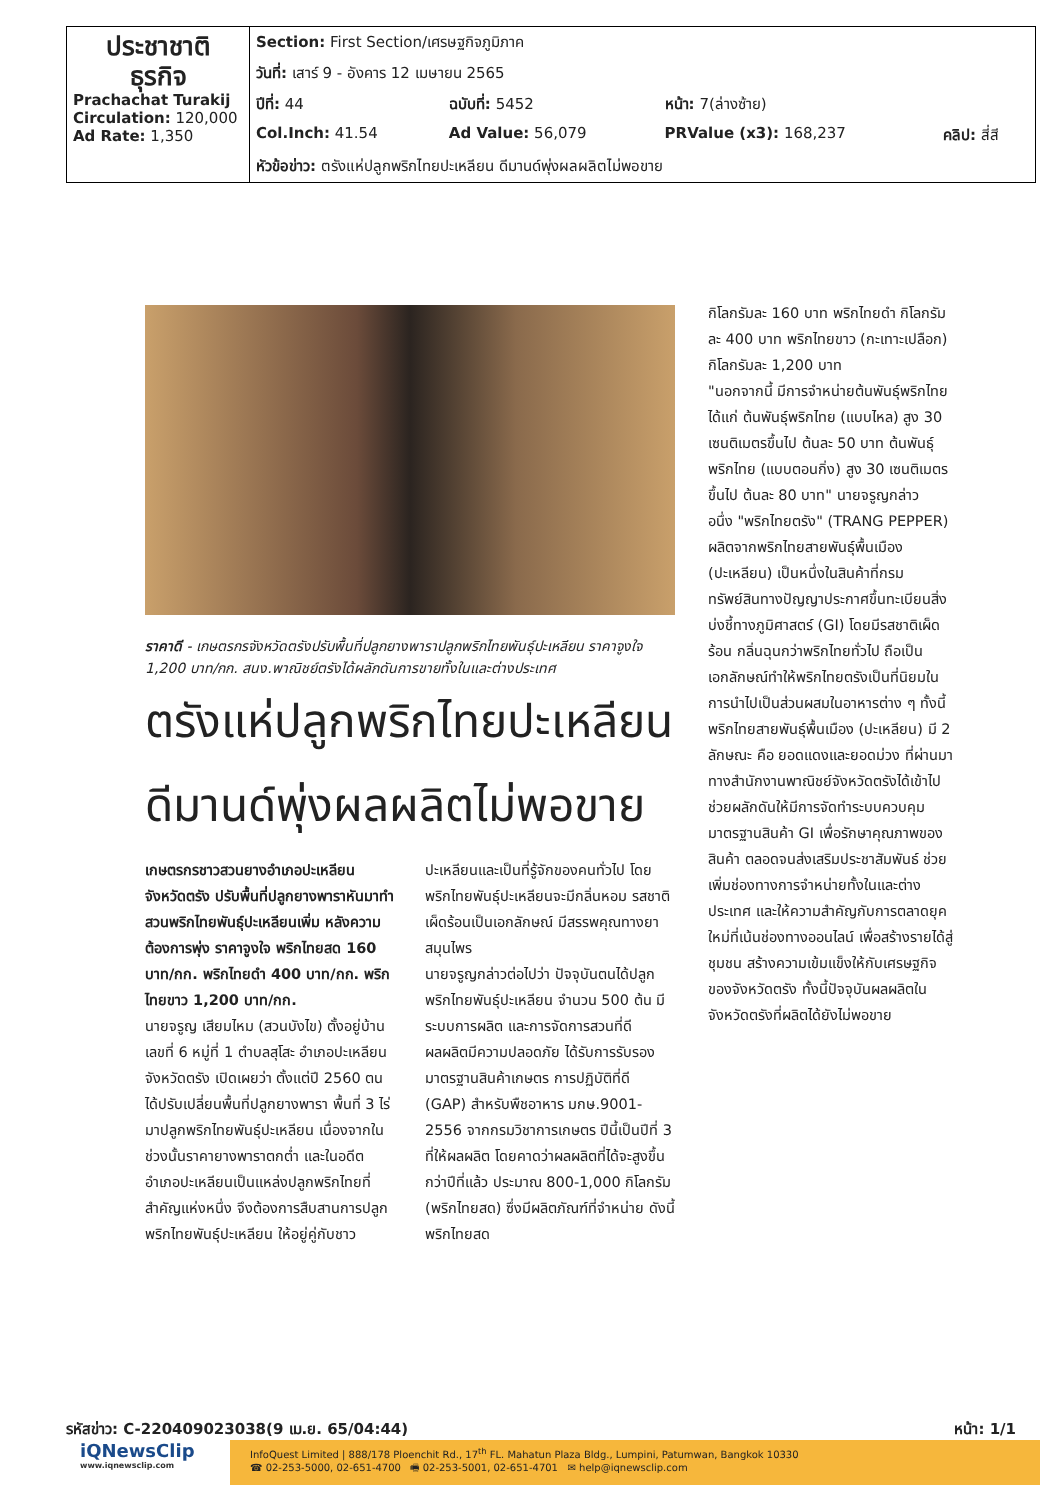| ประชาชาติ ธุรกิจ Prachachat Turakij Circulation: 120,000 Ad Rate: 1,350 | Section: First Section/เศรษฐกิจภูมิภาค | | | |
| | วันที่: เสาร์ 9 - อังคาร 12 เมษายน 2565 | | | |
| | ปีที่: 44 | ฉบับที่: 5452 | หน้า: 7(ล่างซ้าย) | |
| | Col.Inch: 41.54 | Ad Value: 56,079 | PRValue (x3): 168,237 | คลิป: สี่สี |
| | หัวข้อข่าว: ตรังแห่ปลูกพริกไทยปะเหลียน ดีมานด์พุ่งผลผลิตไม่พอขาย | | | |
ราคาดี - เกษตรกรจังหวัดตรังปรับพื้นที่ปลูกยางพาราปลูกพริกไทยพันธุ์ปะเหลียน ราคาจูงใจ 1,200 บาท/กก. สนง.พาณิชย์ตรังได้ผลักดันการขายทั้งในและต่างประเทศ
ตรังแห่ปลูกพริกไทยปะเหลียน ดีมานด์พุ่งผลผลิตไม่พอขาย
เกษตรกรชาวสวนยางอำเภอปะเหลียน จังหวัดตรัง ปรับพื้นที่ปลูกยางพาราหันมาทำสวนพริกไทยพันธุ์ปะเหลียนเพิ่ม หลังความต้องการพุ่ง ราคาจูงใจ พริกไทยสด 160 บาท/กก. พริกไทยดำ 400 บาท/กก. พริกไทยขาว 1,200 บาท/กก.
นายจรูญ เสียมไหม (สวนบังไข) ตั้งอยู่บ้านเลขที่ 6 หมู่ที่ 1 ตำบลสุโสะ อำเภอปะเหลียน จังหวัดตรัง เปิดเผยว่า ตั้งแต่ปี 2560 ตนได้ปรับเปลี่ยนพื้นที่ปลูกยางพารา พื้นที่ 3 ไร่ มาปลูกพริกไทยพันธุ์ปะเหลียน เนื่องจากในช่วงนั้นราคายางพาราตกต่ำ และในอดีตอำเภอปะเหลียนเป็นแหล่งปลูกพริกไทยที่สำคัญแห่งหนึ่ง จึงต้องการสืบสานการปลูกพริกไทยพันธุ์ปะเหลียน ให้อยู่คู่กับชาวปะเหลียนและเป็นที่รู้จักของคนทั่วไป โดยพริกไทยพันธุ์ปะเหลียนจะมีกลิ่นหอม รสชาติเผ็ดร้อนเป็นเอกลักษณ์ มีสรรพคุณทางยาสมุนไพร
นายจรูญกล่าวต่อไปว่า ปัจจุบันตนได้ปลูกพริกไทยพันธุ์ปะเหลียน จำนวน 500 ต้น มีระบบการผลิต และการจัดการสวนที่ดี ผลผลิตมีความปลอดภัย ได้รับการรับรองมาตรฐานสินค้าเกษตร การปฏิบัติที่ดี (GAP) สำหรับพืชอาหาร มกษ.9001-2556 จากกรมวิชาการเกษตร ปีนี้เป็นปีที่ 3 ที่ให้ผลผลิต โดยคาดว่าผลผลิตที่ได้จะสูงขึ้นกว่าปีที่แล้ว ประมาณ 800-1,000 กิโลกรัม (พริกไทยสด) ซึ่งมีผลิตภัณฑ์ที่จำหน่าย ดังนี้ พริกไทยสด
กิโลกรัมละ 160 บาท พริกไทยดำ กิโลกรัมละ 400 บาท พริกไทยขาว (กะเทาะเปลือก) กิโลกรัมละ 1,200 บาท
"นอกจากนี้ มีการจำหน่ายต้นพันธุ์พริกไทย ได้แก่ ต้นพันธุ์พริกไทย (แบบไหล) สูง 30 เซนติเมตรขึ้นไป ต้นละ 50 บาท ต้นพันธุ์พริกไทย (แบบตอนกิ่ง) สูง 30 เซนติเมตรขึ้นไป ต้นละ 80 บาท" นายจรูญกล่าว
อนึ่ง "พริกไทยตรัง" (TRANG PEPPER) ผลิตจากพริกไทยสายพันธุ์พื้นเมือง (ปะเหลียน) เป็นหนึ่งในสินค้าที่กรมทรัพย์สินทางปัญญาประกาศขึ้นทะเบียนสิ่งบ่งชี้ทางภูมิศาสตร์ (GI) โดยมีรสชาติเผ็ดร้อน กลิ่นฉุนกว่าพริกไทยทั่วไป ถือเป็นเอกลักษณ์ทำให้พริกไทยตรังเป็นที่นิยมในการนำไปเป็นส่วนผสมในอาหารต่าง ๆ ทั้งนี้พริกไทยสายพันธุ์พื้นเมือง (ปะเหลียน) มี 2 ลักษณะ คือ ยอดแดงและยอดม่วง ที่ผ่านมาทางสำนักงานพาณิชย์จังหวัดตรังได้เข้าไปช่วยผลักดันให้มีการจัดทำระบบควบคุมมาตรฐานสินค้า GI เพื่อรักษาคุณภาพของสินค้า ตลอดจนส่งเสริมประชาสัมพันธ์ ช่วยเพิ่มช่องทางการจำหน่ายทั้งในและต่างประเทศ และให้ความสำคัญกับการตลาดยุคใหม่ที่เน้นช่องทางออนไลน์ เพื่อสร้างรายได้สู่ชุมชน สร้างความเข้มแข็งให้กับเศรษฐกิจของจังหวัดตรัง ทั้งนี้ปัจจุบันผลผลิตในจังหวัดตรังที่ผลิตได้ยังไม่พอขาย
รหัสข่าว: C-220409023038(9 เม.ย. 65/04:44) หน้า: 1/1
iQNewsClip
www.iqnewsclip.com
InfoQuest Limited | 888/178 Ploenchit Rd., 17<sup>th</sup> FL. Mahatun Plaza Bldg., Lumpini, Patumwan, Bangkok 10330
☎ 02-253-5000, 02-651-4700 🖷 02-253-5001, 02-651-4701 ✉ help@iqnewsclip.com